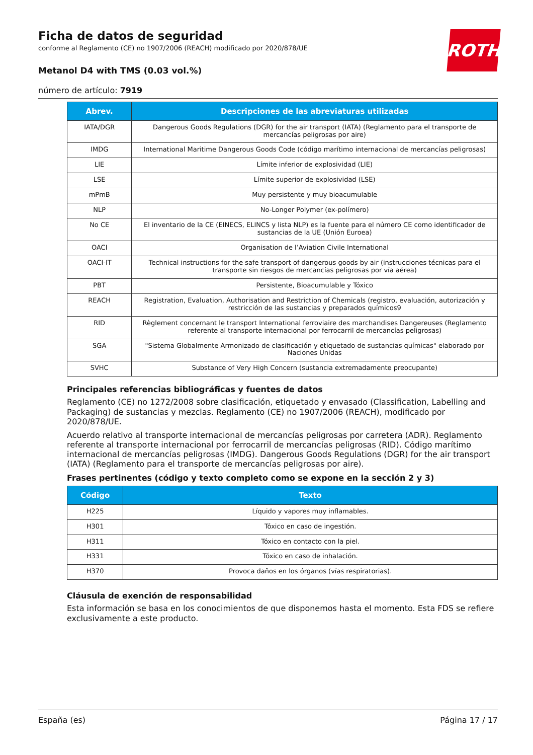ROTH
Ficha de datos de seguridad
conforme al Reglamento (CE) no 1907/2006 (REACH) modificado por 2020/878/UE
Metanol D4 with TMS (0.03 vol.%)
número de artículo: 7919
| Abrev. | Descripciones de las abreviaturas utilizadas |
| --- | --- |
| IATA/DGR | Dangerous Goods Regulations (DGR) for the air transport (IATA) (Reglamento para el transporte de mercancías peligrosas por aire) |
| IMDG | International Maritime Dangerous Goods Code (código marítimo internacional de mercancías peligrosas) |
| LIE | Límite inferior de explosividad (LIE) |
| LSE | Límite superior de explosividad (LSE) |
| mPmB | Muy persistente y muy bioacumulable |
| NLP | No-Longer Polymer (ex-polímero) |
| No CE | El inventario de la CE (EINECS, ELINCS y lista NLP) es la fuente para el número CE como identificador de sustancias de la UE (Unión Euroea) |
| OACI | Organisation de l’Aviation Civile International |
| OACI-IT | Technical instructions for the safe transport of dangerous goods by air (instrucciones técnicas para el transporte sin riesgos de mercancías peligrosas por vía aérea) |
| PBT | Persistente, Bioacumulable y Tóxico |
| REACH | Registration, Evaluation, Authorisation and Restriction of Chemicals (registro, evaluación, autorización y restricción de las sustancias y preparados químicos9 |
| RID | Règlement concernant le transport International ferroviaire des marchandises Dangereuses (Reglamento referente al transporte internacional por ferrocarril de mercancías peligrosas) |
| SGA | "Sistema Globalmente Armonizado de clasificación y etiquetado de sustancias químicas" elaborado por Naciones Unidas |
| SVHC | Substance of Very High Concern (sustancia extremadamente preocupante) |
Principales referencias bibliográficas y fuentes de datos
Reglamento (CE) no 1272/2008 sobre clasificación, etiquetado y envasado (Classification, Labelling and Packaging) de sustancias y mezclas. Reglamento (CE) no 1907/2006 (REACH), modificado por 2020/878/UE.
Acuerdo relativo al transporte internacional de mercancías peligrosas por carretera (ADR). Reglamento referente al transporte internacional por ferrocarril de mercancías peligrosas (RID). Código marítimo internacional de mercancías peligrosas (IMDG). Dangerous Goods Regulations (DGR) for the air transport (IATA) (Reglamento para el transporte de mercancías peligrosas por aire).
Frases pertinentes (código y texto completo como se expone en la sección 2 y 3)
| Código | Texto |
| --- | --- |
| H225 | Líquido y vapores muy inflamables. |
| H301 | Tóxico en caso de ingestión. |
| H311 | Tóxico en contacto con la piel. |
| H331 | Tóxico en caso de inhalación. |
| H370 | Provoca daños en los órganos (vías respiratorias). |
Cláusula de exención de responsabilidad
Esta información se basa en los conocimientos de que disponemos hasta el momento. Esta FDS se refiere exclusivamente a este producto.
España (es) Página 17 / 17